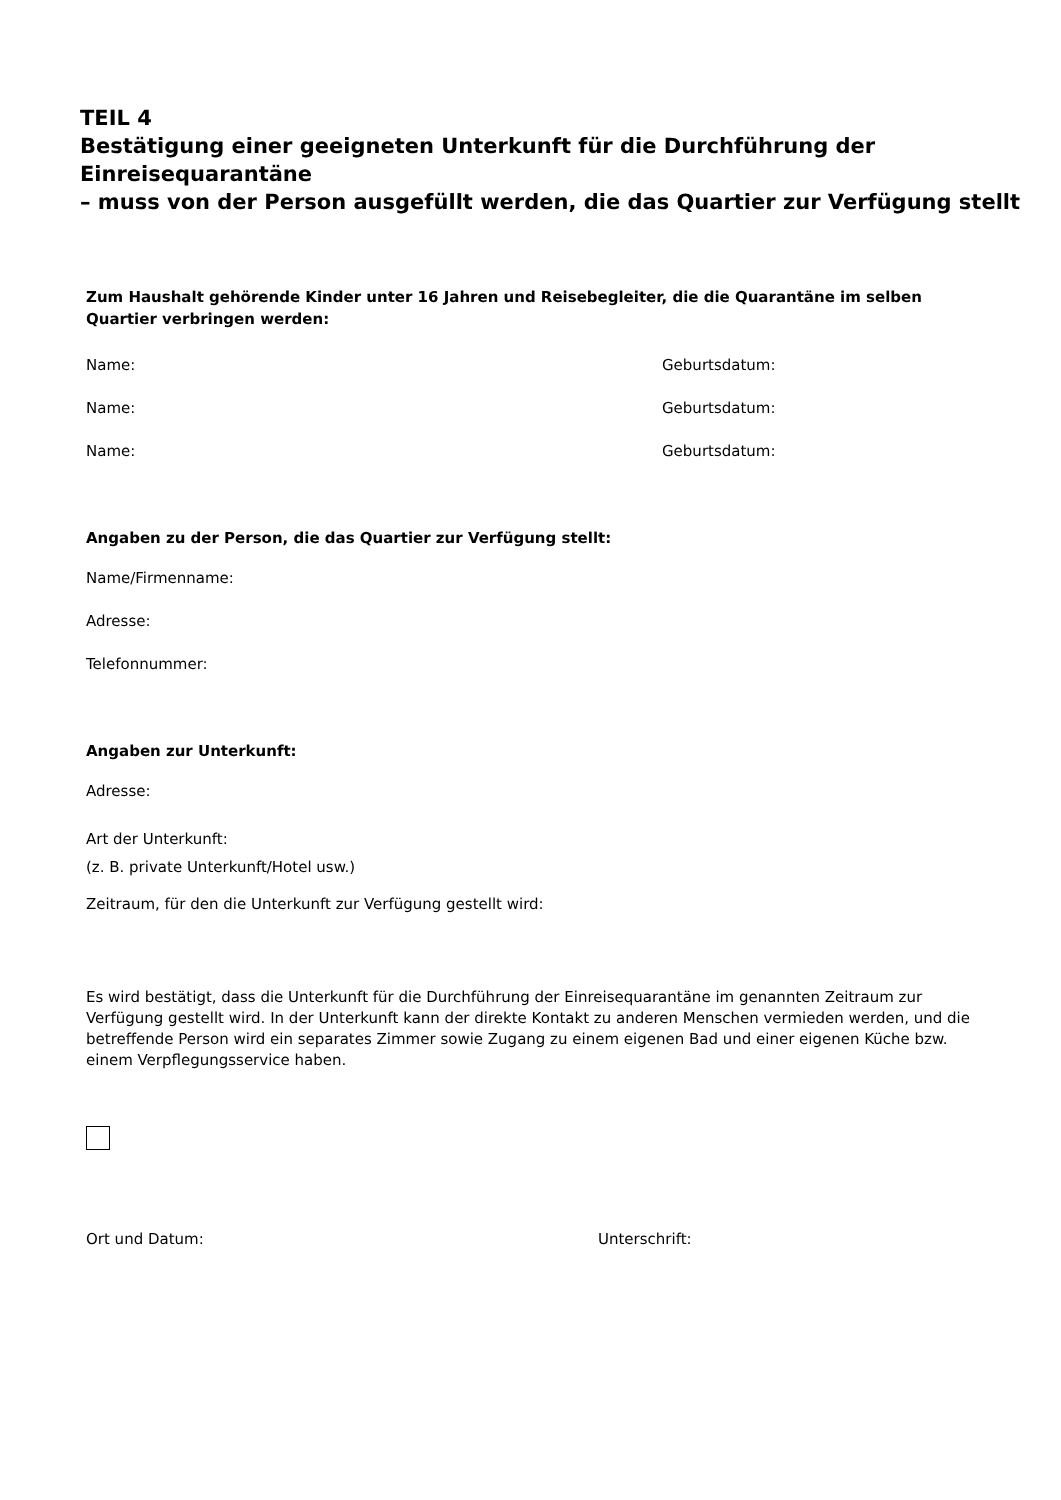TEIL 4
Bestätigung einer geeigneten Unterkunft für die Durchführung der Einreisequarantäne
– muss von der Person ausgefüllt werden, die das Quartier zur Verfügung stellt
Zum Haushalt gehörende Kinder unter 16 Jahren und Reisebegleiter, die die Quarantäne im selben Quartier verbringen werden:
Name: Geburtsdatum:
Name: Geburtsdatum:
Name: Geburtsdatum:
Angaben zu der Person, die das Quartier zur Verfügung stellt:
Name/Firmenname:
Adresse:
Telefonnummer:
Angaben zur Unterkunft:
Adresse:
Art der Unterkunft:
(z. B. private Unterkunft/Hotel usw.)
Zeitraum, für den die Unterkunft zur Verfügung gestellt wird:
Es wird bestätigt, dass die Unterkunft für die Durchführung der Einreisequarantäne im genannten Zeitraum zur Verfügung gestellt wird. In der Unterkunft kann der direkte Kontakt zu anderen Menschen vermieden werden, und die betreffende Person wird ein separates Zimmer sowie Zugang zu einem eigenen Bad und einer eigenen Küche bzw. einem Verpflegungsservice haben.
Ort und Datum: Unterschrift: